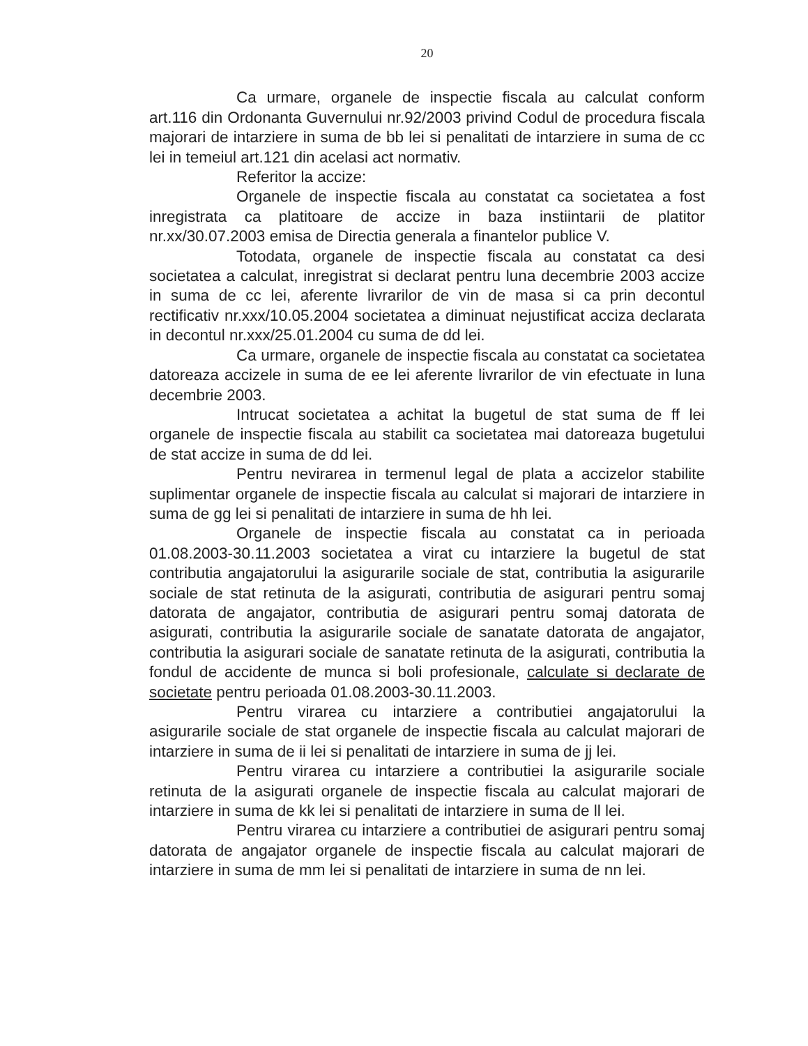20
Ca urmare, organele de inspectie fiscala au calculat conform art.116 din Ordonanta Guvernului nr.92/2003 privind Codul de procedura fiscala majorari de intarziere in suma de bb lei si penalitati de intarziere in suma de cc lei in temeiul art.121 din acelasi act normativ.
Referitor la accize:
Organele de inspectie fiscala au constatat ca societatea a fost inregistrata ca platitoare de accize in baza instiintarii de platitor nr.xx/30.07.2003 emisa de Directia generala a finantelor publice V.
Totodata, organele de inspectie fiscala au constatat ca desi societatea a calculat, inregistrat si declarat pentru luna decembrie 2003 accize in suma de cc lei, aferente livrarilor de vin de masa si ca prin decontul rectificativ nr.xxx/10.05.2004 societatea a diminuat nejustificat acciza declarata in decontul nr.xxx/25.01.2004 cu suma de dd lei.
Ca urmare, organele de inspectie fiscala au constatat ca societatea datoreaza accizele in suma de ee lei aferente livrarilor de vin efectuate in luna decembrie 2003.
Intrucat societatea a achitat la bugetul de stat suma de ff lei organele de inspectie fiscala au stabilit ca societatea mai datoreaza bugetului de stat accize in suma de dd lei.
Pentru nevirarea in termenul legal de plata a accizelor stabilite suplimentar organele de inspectie fiscala au calculat si majorari de intarziere in suma de gg lei si penalitati de intarziere in suma de hh lei.
Organele de inspectie fiscala au constatat ca in perioada 01.08.2003-30.11.2003 societatea a virat cu intarziere la bugetul de stat contributia angajatorului la asigurarile sociale de stat, contributia la asigurarile sociale de stat retinuta de la asigurati, contributia de asigurari pentru somaj datorata de angajator, contributia de asigurari pentru somaj datorata de asigurati, contributia la asigurarile sociale de sanatate datorata de angajator, contributia la asigurari sociale de sanatate retinuta de la asigurati, contributia la fondul de accidente de munca si boli profesionale, calculate si declarate de societate pentru perioada 01.08.2003-30.11.2003.
Pentru virarea cu intarziere a contributiei angajatorului la asigurarile sociale de stat organele de inspectie fiscala au calculat majorari de intarziere in suma de ii lei si penalitati de intarziere in suma de jj lei.
Pentru virarea cu intarziere a contributiei la asigurarile sociale retinuta de la asigurati organele de inspectie fiscala au calculat majorari de intarziere in suma de kk lei si penalitati de intarziere in suma de ll lei.
Pentru virarea cu intarziere a contributiei de asigurari pentru somaj datorata de angajator organele de inspectie fiscala au calculat majorari de intarziere in suma de mm lei si penalitati de intarziere in suma de nn lei.